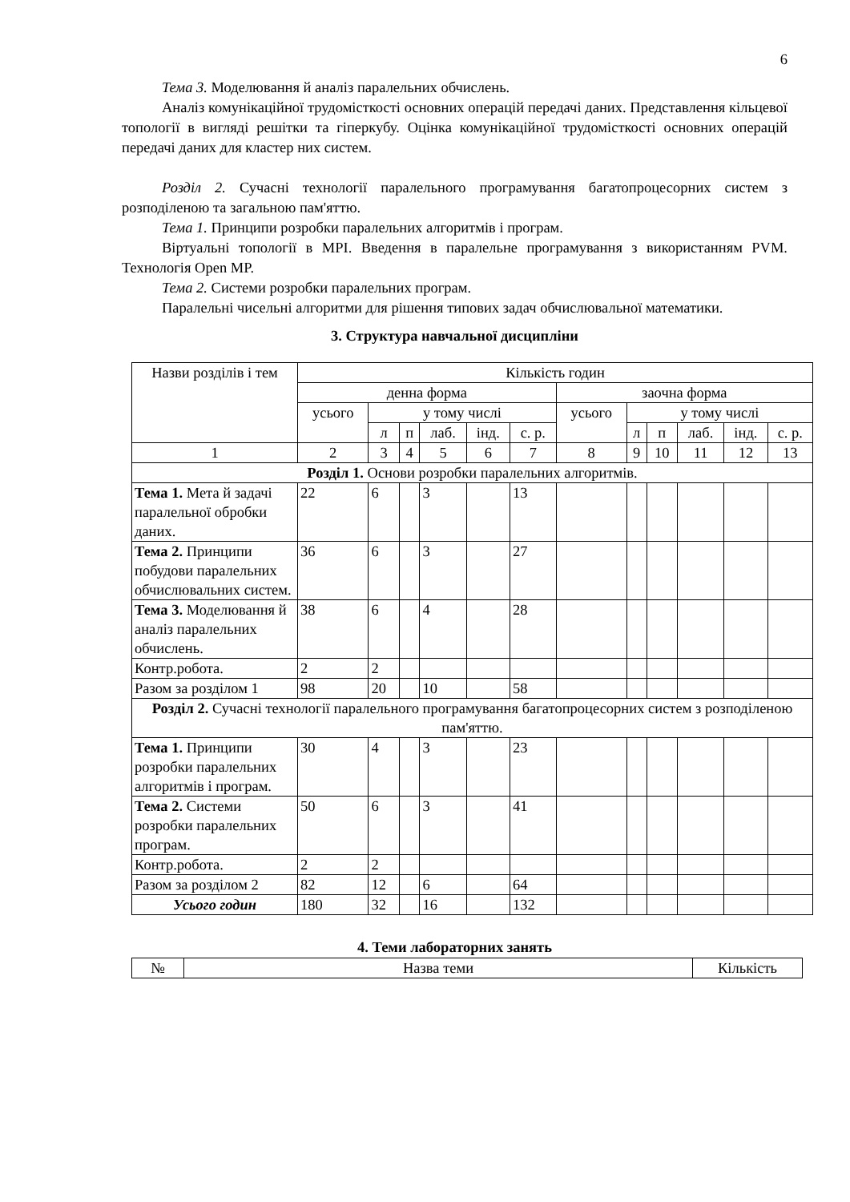6
Тема 3. Моделювання й аналіз паралельних обчислень.
Аналіз комунікаційної трудомісткості основних операцій передачі даних. Представлення кільцевої топології в вигляді решітки та гіперкубу. Оцінка комунікаційної трудомісткості основних операцій передачі даних для кластер них систем.
Розділ 2. Сучасні технології паралельного програмування багатопроцесорних систем з розподіленою та загальною пам'яттю.
Тема 1. Принципи розробки паралельних алгоритмів і програм.
Віртуальні топології в MPI. Введення в паралельне програмування з використанням PVM. Технологія Open MP.
Тема 2. Системи розробки паралельних програм.
Паралельні чисельні алгоритми для рішення типових задач обчислювальної математики.
3. Структура навчальної дисципліни
| Назви розділів і тем | Кількість годин | | | | | | | | | | | |
| --- | --- | --- | --- | --- | --- | --- | --- | --- | --- | --- | --- | --- |
| | денна форма | | | | | | заочна форма | | | | | |
| | усього | у тому числі | | | | | усього | у тому числі | | | | |
| | | л | п | лаб. | інд. | с. р. | | л | п | лаб. | інд. | с. р. |
| 1 | 2 | 3 | 4 | 5 | 6 | 7 | 8 | 9 | 10 | 11 | 12 | 13 |
| Розділ 1. Основи розробки паралельних алгоритмів. | | | | | | | | | | | | |
| Тема 1. Мета й задачі паралельної обробки даних. | 22 | 6 | | 3 | | 13 | | | | | | |
| Тема 2. Принципи побудови паралельних обчислювальних систем. | 36 | 6 | | 3 | | 27 | | | | | | |
| Тема 3. Моделювання й аналіз паралельних обчислень. | 38 | 6 | | 4 | | 28 | | | | | | |
| Контр.робота. | 2 | 2 | | | | | | | | | | |
| Разом за розділом 1 | 98 | 20 | | 10 | | 58 | | | | | | |
| Розділ 2. Сучасні технології паралельного програмування багатопроцесорних систем з розподіленою пам'яттю. | | | | | | | | | | | | |
| Тема 1. Принципи розробки паралельних алгоритмів і програм. | 30 | 4 | | 3 | | 23 | | | | | | |
| Тема 2. Системи розробки паралельних програм. | 50 | 6 | | 3 | | 41 | | | | | | |
| Контр.робота. | 2 | 2 | | | | | | | | | | |
| Разом за розділом 2 | 82 | 12 | | 6 | | 64 | | | | | | |
| Усього годин | 180 | 32 | | 16 | | 132 | | | | | | |
4. Теми лабораторних занять
| № | Назва теми | Кількість |
| --- | --- | --- |